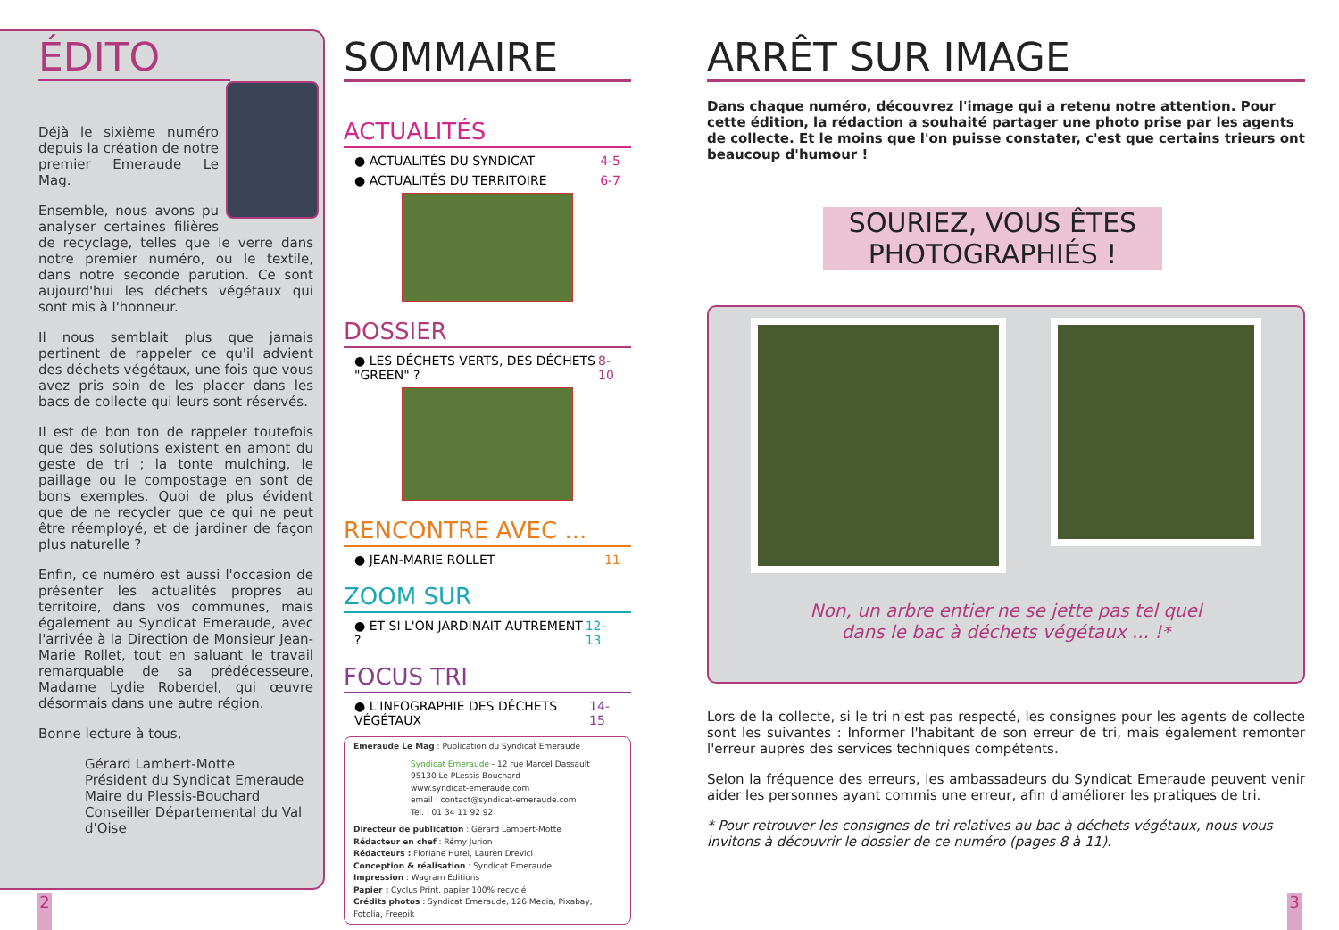ÉDITO
Déjà le sixième numéro depuis la création de notre premier Emeraude Le Mag.
Ensemble, nous avons pu analyser certaines filières de recyclage, telles que le verre dans notre premier numéro, ou le textile, dans notre seconde parution. Ce sont aujourd'hui les déchets végétaux qui sont mis à l'honneur.
Il nous semblait plus que jamais pertinent de rappeler ce qu'il advient des déchets végétaux, une fois que vous avez pris soin de les placer dans les bacs de collecte qui leurs sont réservés.
Il est de bon ton de rappeler toutefois que des solutions existent en amont du geste de tri ; la tonte mulching, le paillage ou le compostage en sont de bons exemples. Quoi de plus évident que de ne recycler que ce qui ne peut être réemployé, et de jardiner de façon plus naturelle ?
Enfin, ce numéro est aussi l'occasion de présenter les actualités propres au territoire, dans vos communes, mais également au Syndicat Emeraude, avec l'arrivée à la Direction de Monsieur Jean-Marie Rollet, tout en saluant le travail remarquable de sa prédécesseure, Madame Lydie Roberdel, qui œuvre désormais dans une autre région.
Bonne lecture à tous,
Gérard Lambert-Motte
Président du Syndicat Emeraude
Maire du Plessis-Bouchard
Conseiller Départemental du Val d'Oise
SOMMAIRE
ACTUALITÉS
● ACTUALITÉS DU SYNDICAT 4-5
● ACTUALITÉS DU TERRITOIRE 6-7
DOSSIER
● LES DÉCHETS VERTS, DES DÉCHETS "GREEN" ? 8-10
RENCONTRE AVEC ...
● JEAN-MARIE ROLLET 11
ZOOM SUR
● ET SI L'ON JARDINAIT AUTREMENT ? 12-13
FOCUS TRI
● L'INFOGRAPHIE DES DÉCHETS VÉGÉTAUX 14-15
Emeraude Le Mag : Publication du Syndicat Emeraude
Syndicat Emeraude - 12 rue Marcel Dassault
95130 Le PLessis-Bouchard
www.syndicat-emeraude.com
email : contact@syndicat-emeraude.com
Tel. : 01 34 11 92 92
Directeur de publication : Gérard Lambert-Motte
Rédacteur en chef : Rémy Jurion
Rédacteurs : Floriane Hurel, Lauren Drevici
Conception & réalisation : Syndicat Emeraude
Impression : Wagram Editions
Papier : Cyclus Print, papier 100% recyclé
Crédits photos : Syndicat Emeraude, 126 Media, Pixabay, Fotolia, Freepik
ARRÊT SUR IMAGE
Dans chaque numéro, découvrez l'image qui a retenu notre attention. Pour cette édition, la rédaction a souhaité partager une photo prise par les agents de collecte. Et le moins que l'on puisse constater, c'est que certains trieurs ont beaucoup d'humour !
SOURIEZ, VOUS ÊTES PHOTOGRAPHIÉS !
Non, un arbre entier ne se jette pas tel quel
dans le bac à déchets végétaux ... !*
Lors de la collecte, si le tri n'est pas respecté, les consignes pour les agents de collecte sont les suivantes : Informer l'habitant de son erreur de tri, mais également remonter l'erreur auprès des services techniques compétents.
Selon la fréquence des erreurs, les ambassadeurs du Syndicat Emeraude peuvent venir aider les personnes ayant commis une erreur, afin d'améliorer les pratiques de tri.
* Pour retrouver les consignes de tri relatives au bac à déchets végétaux, nous vous invitons à découvrir le dossier de ce numéro (pages 8 à 11).
2 3